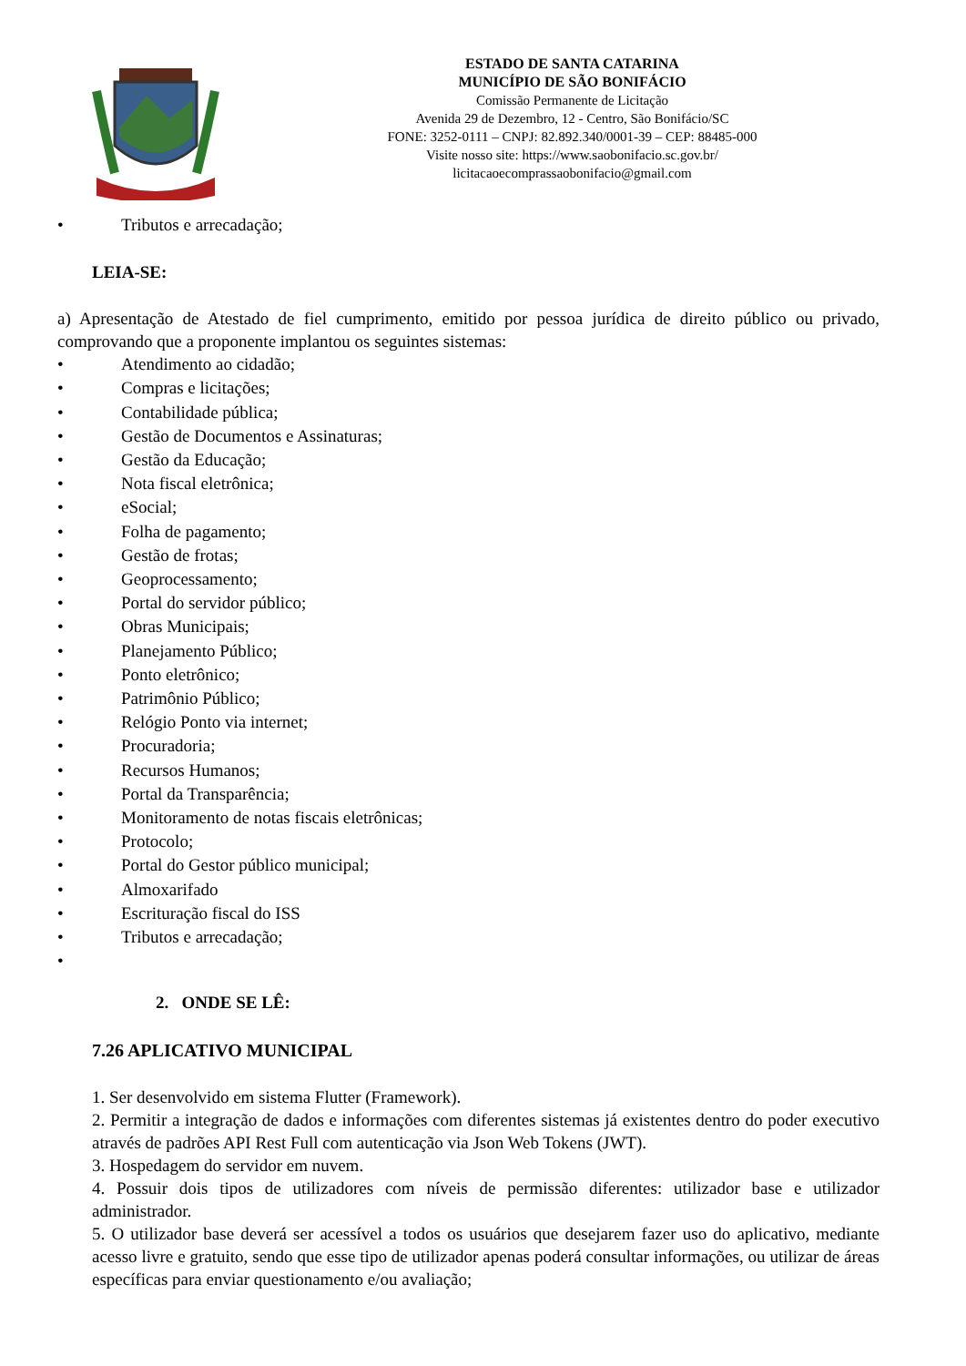ESTADO DE SANTA CATARINA
MUNICÍPIO DE SÃO BONIFÁCIO
Comissão Permanente de Licitação
Avenida 29 de Dezembro, 12 - Centro, São Bonifácio/SC
FONE: 3252-0111 – CNPJ: 82.892.340/0001-39 – CEP: 88485-000
Visite nosso site: https://www.saobonifacio.sc.gov.br/
licitacaoecomprassaobonifacio@gmail.com
• Tributos e arrecadação;
LEIA-SE:
a) Apresentação de Atestado de fiel cumprimento, emitido por pessoa jurídica de direito público ou privado, comprovando que a proponente implantou os seguintes sistemas:
• Atendimento ao cidadão;
• Compras e licitações;
• Contabilidade pública;
• Gestão de Documentos e Assinaturas;
• Gestão da Educação;
• Nota fiscal eletrônica;
• eSocial;
• Folha de pagamento;
• Gestão de frotas;
• Geoprocessamento;
• Portal do servidor público;
• Obras Municipais;
• Planejamento Público;
• Ponto eletrônico;
• Patrimônio Público;
• Relógio Ponto via internet;
• Procuradoria;
• Recursos Humanos;
• Portal da Transparência;
• Monitoramento de notas fiscais eletrônicas;
• Protocolo;
• Portal do Gestor público municipal;
• Almoxarifado
• Escrituração fiscal do ISS
• Tributos e arrecadação;
•
2. ONDE SE LÊ:
7.26 APLICATIVO MUNICIPAL
1. Ser desenvolvido em sistema Flutter (Framework).
2. Permitir a integração de dados e informações com diferentes sistemas já existentes dentro do poder executivo através de padrões API Rest Full com autenticação via Json Web Tokens (JWT).
3. Hospedagem do servidor em nuvem.
4. Possuir dois tipos de utilizadores com níveis de permissão diferentes: utilizador base e utilizador administrador.
5. O utilizador base deverá ser acessível a todos os usuários que desejarem fazer uso do aplicativo, mediante acesso livre e gratuito, sendo que esse tipo de utilizador apenas poderá consultar informações, ou utilizar de áreas específicas para enviar questionamento e/ou avaliação;